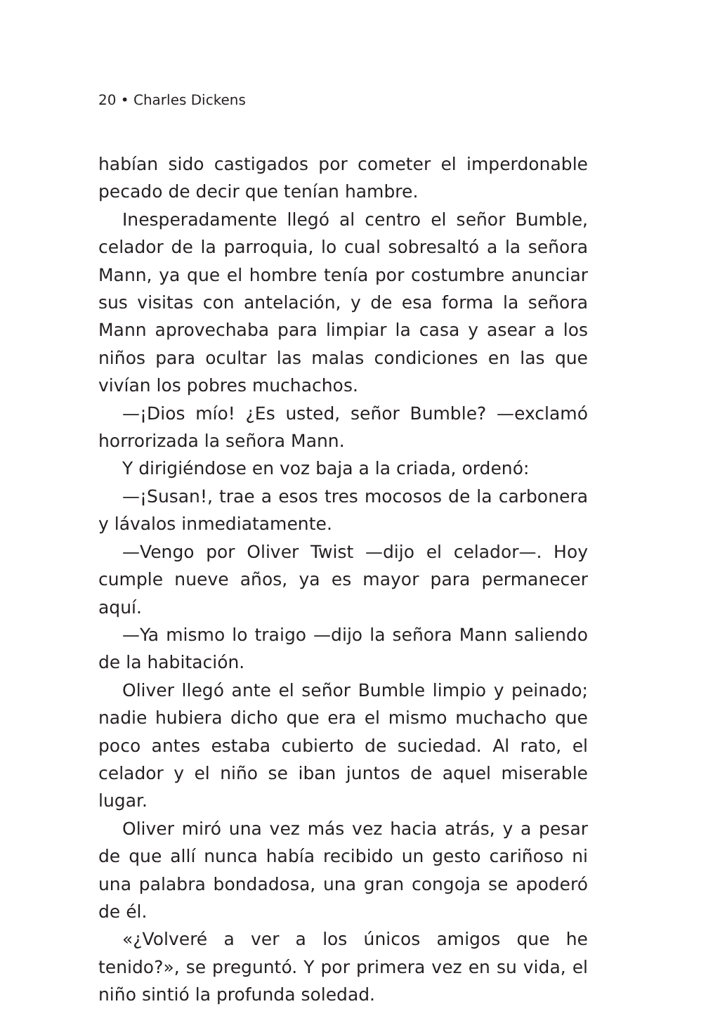20 • Charles Dickens
habían sido castigados por cometer el imperdonable pecado de decir que tenían hambre.
Inesperadamente llegó al centro el señor Bumble, celador de la parroquia, lo cual sobresaltó a la señora Mann, ya que el hombre tenía por costumbre anunciar sus visitas con antelación, y de esa forma la señora Mann aprovechaba para limpiar la casa y asear a los niños para ocultar las malas condiciones en las que vivían los pobres muchachos.
—¡Dios mío! ¿Es usted, señor Bumble? —exclamó horrorizada la señora Mann.
Y dirigiéndose en voz baja a la criada, ordenó:
—¡Susan!, trae a esos tres mocosos de la carbonera y lávalos inmediatamente.
—Vengo por Oliver Twist —dijo el celador—. Hoy cumple nueve años, ya es mayor para permanecer aquí.
—Ya mismo lo traigo —dijo la señora Mann saliendo de la habitación.
Oliver llegó ante el señor Bumble limpio y peinado; nadie hubiera dicho que era el mismo muchacho que poco antes estaba cubierto de suciedad. Al rato, el celador y el niño se iban juntos de aquel miserable lugar.
Oliver miró una vez más vez hacia atrás, y a pesar de que allí nunca había recibido un gesto cariñoso ni una palabra bondadosa, una gran congoja se apoderó de él.
«¿Volveré a ver a los únicos amigos que he tenido?», se preguntó. Y por primera vez en su vida, el niño sintió la profunda soledad.